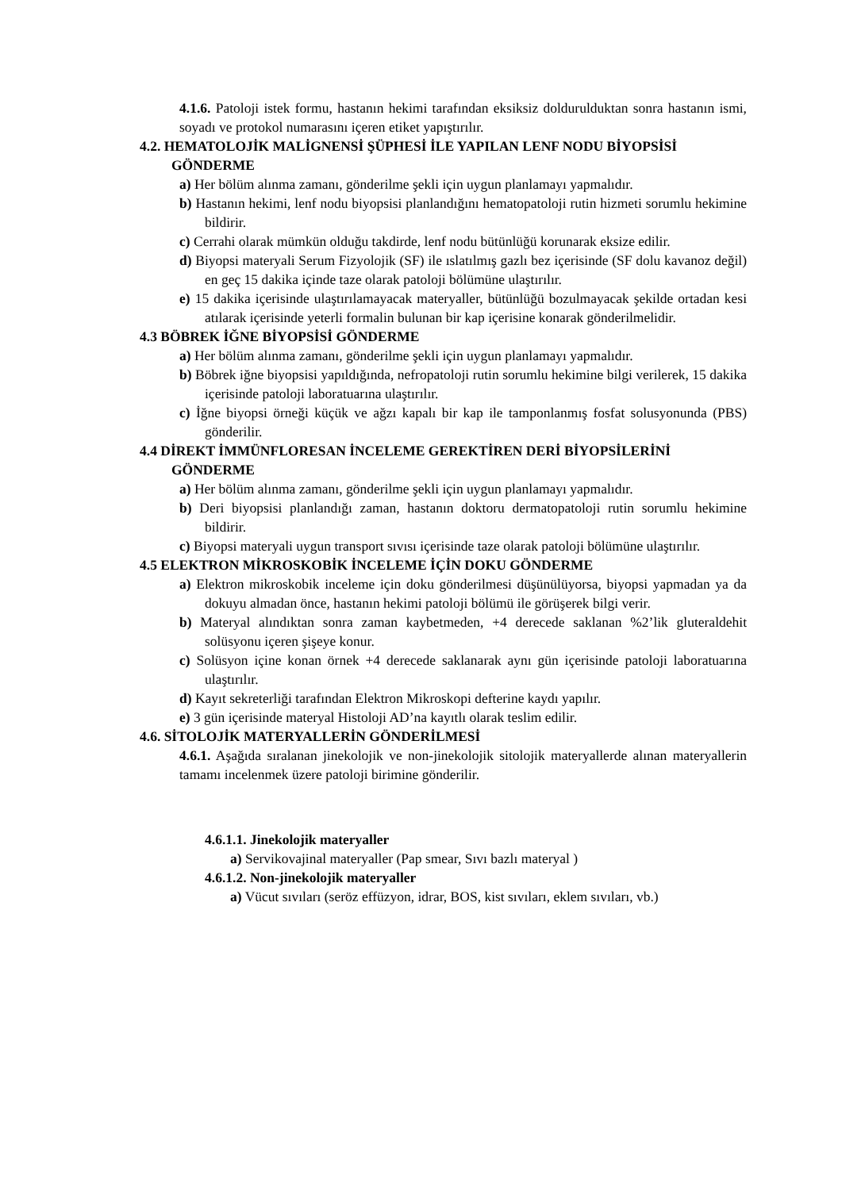4.1.6. Patoloji istek formu, hastanın hekimi tarafından eksiksiz doldurulduktan sonra hastanın ismi, soyadı ve protokol numarasını içeren etiket yapıştırılır.
4.2. HEMATOLOJİK MALİGNENSİ ŞÜPHESİ İLE YAPILAN LENF NODU BİYOPSİSİ GÖNDERME
a) Her bölüm alınma zamanı, gönderilme şekli için uygun planlamayı yapmalıdır.
b) Hastanın hekimi, lenf nodu biyopsisi planlandığını hematopatoloji rutin hizmeti sorumlu hekimine bildirir.
c) Cerrahi olarak mümkün olduğu takdirde, lenf nodu bütünlüğü korunarak eksize edilir.
d) Biyopsi materyali Serum Fizyolojik (SF) ile ıslatılmış gazlı bez içerisinde (SF dolu kavanoz değil) en geç 15 dakika içinde taze olarak patoloji bölümüne ulaştırılır.
e) 15 dakika içerisinde ulaştırılamayacak materyaller, bütünlüğü bozulmayacak şekilde ortadan kesi atılarak içerisinde yeterli formalin bulunan bir kap içerisine konarak gönderilmelidir.
4.3 BÖBREK İĞNE BİYOPSİSİ GÖNDERME
a) Her bölüm alınma zamanı, gönderilme şekli için uygun planlamayı yapmalıdır.
b) Böbrek iğne biyopsisi yapıldığında, nefropatoloji rutin sorumlu hekimine bilgi verilerek, 15 dakika içerisinde patoloji laboratuarına ulaştırılır.
c) İğne biyopsi örneği küçük ve ağzı kapalı bir kap ile tamponlanmış fosfat solusyonunda (PBS) gönderilir.
4.4 DİREKT İMMÜNFLORESAN İNCELEME GEREKTİREN DERİ BİYOPSİLERİNİ GÖNDERME
a) Her bölüm alınma zamanı, gönderilme şekli için uygun planlamayı yapmalıdır.
b) Deri biyopsisi planlandığı zaman, hastanın doktoru dermatopatoloji rutin sorumlu hekimine bildirir.
c) Biyopsi materyali uygun transport sıvısı içerisinde taze olarak patoloji bölümüne ulaştırılır.
4.5 ELEKTRON MİKROSKOBİK İNCELEME İÇİN DOKU GÖNDERME
a) Elektron mikroskobik inceleme için doku gönderilmesi düşünülüyorsa, biyopsi yapmadan ya da dokuyu almadan önce, hastanın hekimi patoloji bölümü ile görüşerek bilgi verir.
b) Materyal alındıktan sonra zaman kaybetmeden, +4 derecede saklanan %2’lik gluteraldehit solüsyonu içeren şişeye konur.
c) Solüsyon içine konan örnek +4 derecede saklanarak aynı gün içerisinde patoloji laboratuarına ulaştırılır.
d) Kayıt sekreterliği tarafından Elektron Mikroskopi defterine kaydı yapılır.
e) 3 gün içerisinde materyal Histoloji AD’na kayıtlı olarak teslim edilir.
4.6. SİTOLOJİK MATERYALLERİN GÖNDERİLMESİ
4.6.1. Aşağıda sıralanan jinekolojik ve non-jinekolojik sitolojik materyallerde alınan materyallerin tamamı incelenmek üzere patoloji birimine gönderilir.
4.6.1.1. Jinekolojik materyaller
a) Servikovajinal materyaller (Pap smear, Sıvı bazlı materyal )
4.6.1.2. Non-jinekolojik materyaller
a) Vücut sıvıları (seröz effüzyon, idrar, BOS, kist sıvıları, eklem sıvıları, vb.)